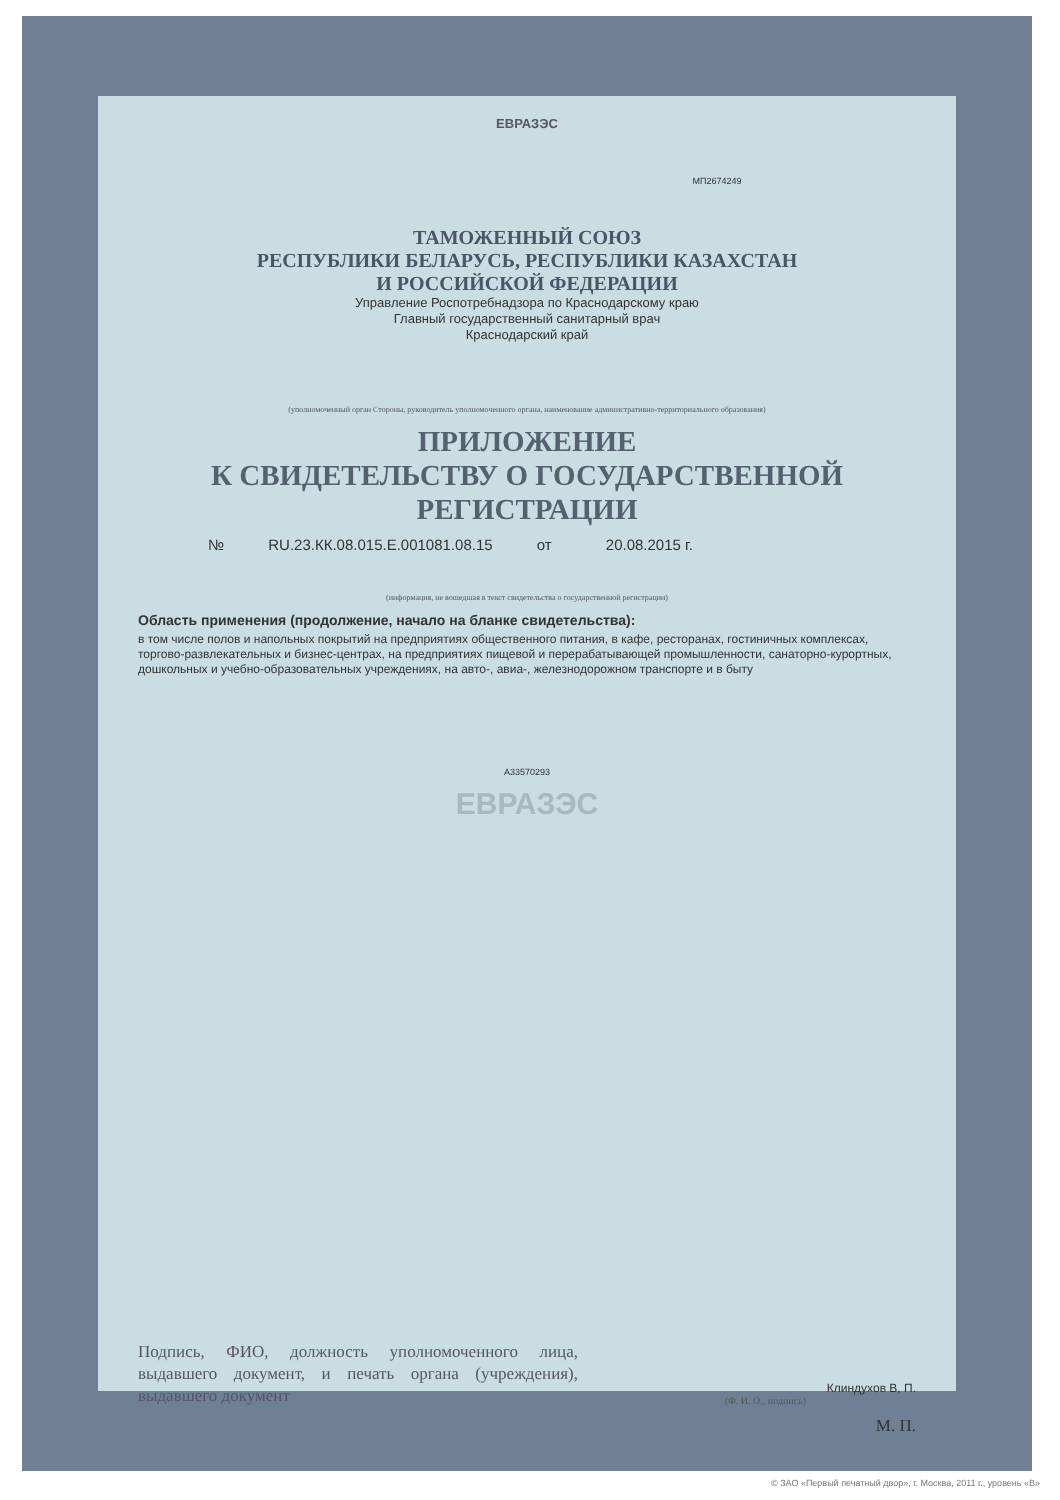ЕВРАЗЭС
МП2674249
ТАМОЖЕННЫЙ СОЮЗ
РЕСПУБЛИКИ БЕЛАРУСЬ, РЕСПУБЛИКИ КАЗАХСТАН
И РОССИЙСКОЙ ФЕДЕРАЦИИ
Управление Роспотребнадзора по Краснодарскому краю
Главный государственный санитарный врач
Краснодарский край
(уполномоченный орган Стороны, руководитель уполномоченного органа, наименование административно-территориального образования)
ПРИЛОЖЕНИЕ
К СВИДЕТЕЛЬСТВУ О ГОСУДАРСТВЕННОЙ РЕГИСТРАЦИИ
№ RU.23.КК.08.015.Е.001081.08.15 от 20.08.2015 г.
(информация, не вошедшая в текст свидетельства о государственной регистрации)
Область применения (продолжение, начало на бланке свидетельства):
в том числе полов и напольных покрытий на предприятиях общественного питания, в кафе, ресторанах, гостиничных комплексах, торгово-развлекательных и бизнес-центрах, на предприятиях пищевой и перерабатывающей промышленности, санаторно-курортных, дошкольных и учебно-образовательных учреждениях, на авто-, авиа-, железнодорожном транспорте и в быту
А33570293
ЕВРАЗЭС
Подпись, ФИО, должность уполномоченного лица, выдавшего документ, и печать органа (учреждения), выдавшего документ
Клиндухов В, П.
(Ф. И. О., подпись)
М. П.
© ЗАО «Первый печатный двор», г. Москва, 2011 г., уровень «В»